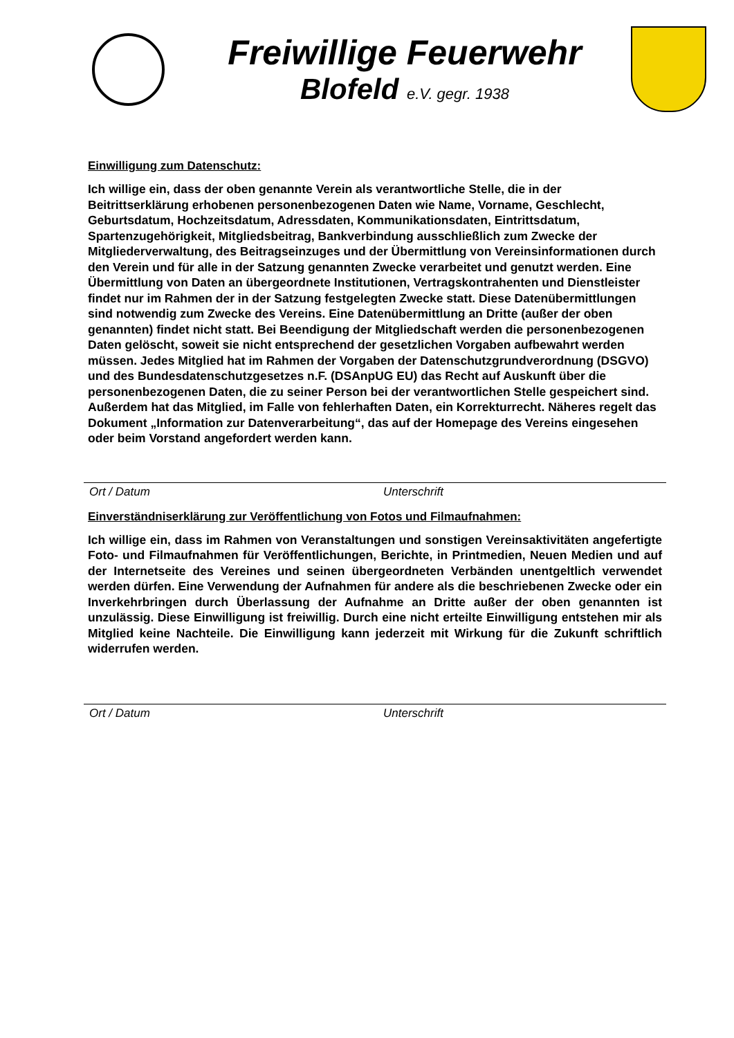Freiwillige Feuerwehr
Blofeld e.V. gegr. 1938
Einwilligung zum Datenschutz:
Ich willige ein, dass der oben genannte Verein als verantwortliche Stelle, die in der Beitrittserklärung erhobenen personenbezogenen Daten wie Name, Vorname, Geschlecht, Geburtsdatum, Hochzeitsdatum, Adressdaten, Kommunikationsdaten, Eintrittsdatum, Spartenzugehörigkeit, Mitgliedsbeitrag, Bankverbindung ausschließlich zum Zwecke der Mitgliederverwaltung, des Beitragseinzuges und der Übermittlung von Vereinsinformationen durch den Verein und für alle in der Satzung genannten Zwecke verarbeitet und genutzt werden. Eine Übermittlung von Daten an übergeordnete Institutionen, Vertragskontrahenten und Dienstleister findet nur im Rahmen der in der Satzung festgelegten Zwecke statt. Diese Datenübermittlungen sind notwendig zum Zwecke des Vereins. Eine Datenübermittlung an Dritte (außer der oben genannten) findet nicht statt. Bei Beendigung der Mitgliedschaft werden die personenbezogenen Daten gelöscht, soweit sie nicht entsprechend der gesetzlichen Vorgaben aufbewahrt werden müssen. Jedes Mitglied hat im Rahmen der Vorgaben der Datenschutzgrundverordnung (DSGVO) und des Bundesdatenschutzgesetzes n.F. (DSAnpUG EU) das Recht auf Auskunft über die personenbezogenen Daten, die zu seiner Person bei der verantwortlichen Stelle gespeichert sind. Außerdem hat das Mitglied, im Falle von fehlerhaften Daten, ein Korrekturrecht. Näheres regelt das Dokument „Information zur Datenverarbeitung“, das auf der Homepage des Vereins eingesehen oder beim Vorstand angefordert werden kann.
Ort / Datum Unterschrift
Einverständniserklärung zur Veröffentlichung von Fotos und Filmaufnahmen:
Ich willige ein, dass im Rahmen von Veranstaltungen und sonstigen Vereinsaktivitäten angefertigte Foto- und Filmaufnahmen für Veröffentlichungen, Berichte, in Printmedien, Neuen Medien und auf der Internetseite des Vereines und seinen übergeordneten Verbänden unentgeltlich verwendet werden dürfen. Eine Verwendung der Aufnahmen für andere als die beschriebenen Zwecke oder ein Inverkehrbringen durch Überlassung der Aufnahme an Dritte außer der oben genannten ist unzulässig. Diese Einwilligung ist freiwillig. Durch eine nicht erteilte Einwilligung entstehen mir als Mitglied keine Nachteile. Die Einwilligung kann jederzeit mit Wirkung für die Zukunft schriftlich widerrufen werden.
Ort / Datum Unterschrift